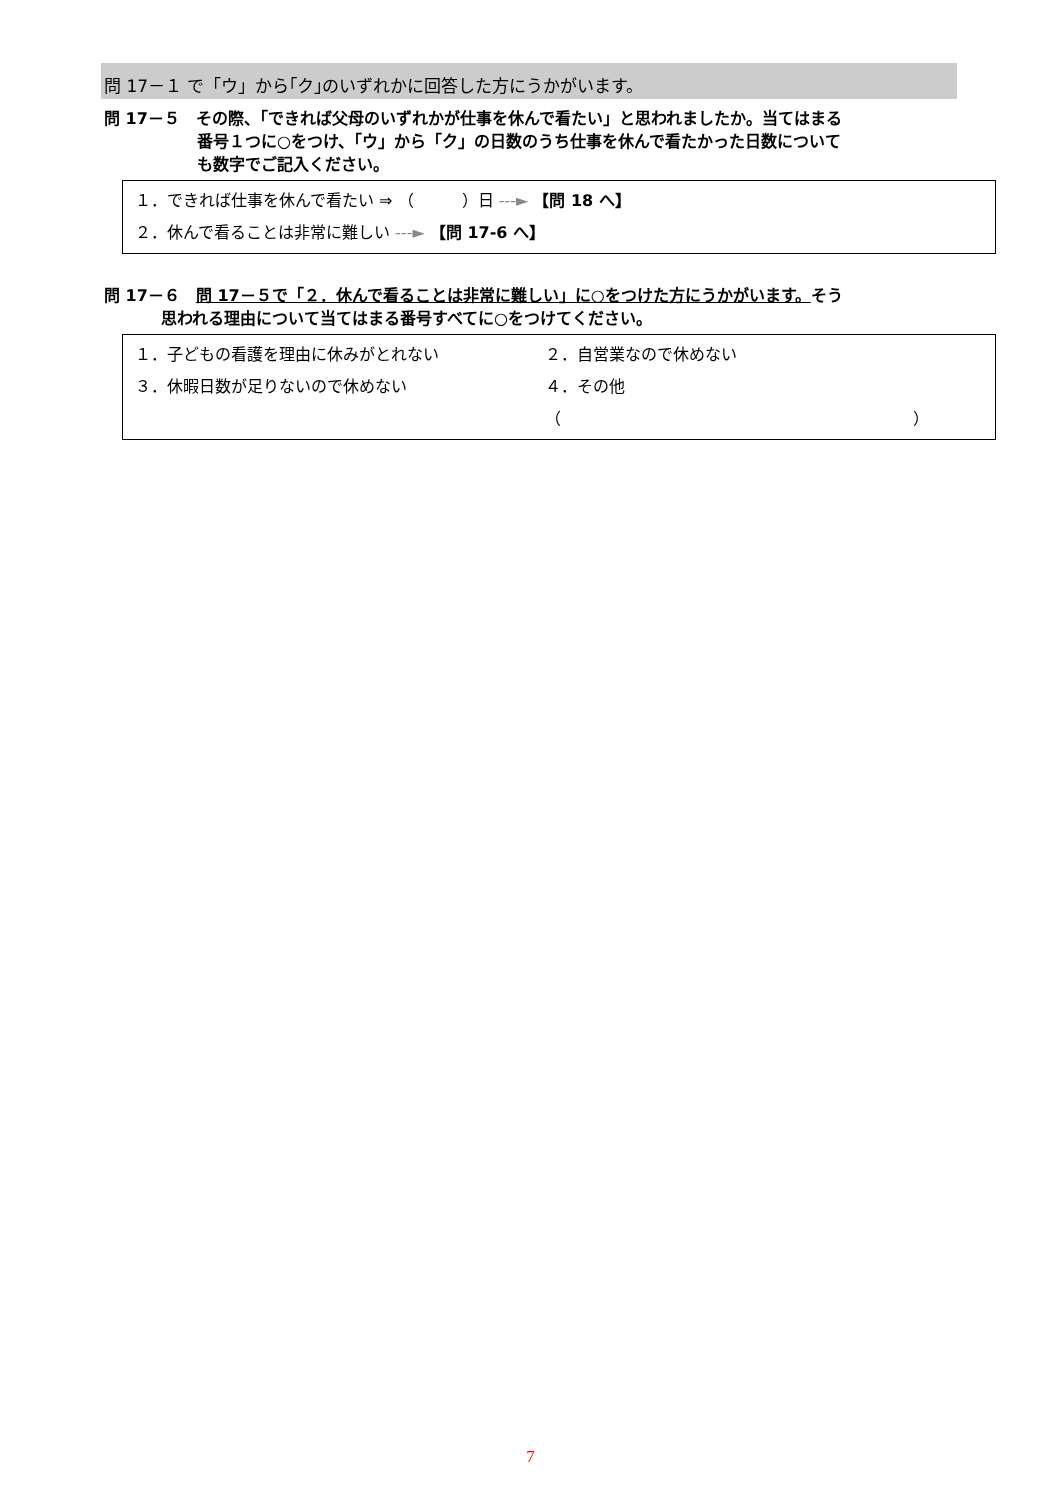問 17－１ で「ウ」から｢ク｣のいずれかに回答した方にうかがいます。
問 17－５　その際、「できれば父母のいずれかが仕事を休んで看たい」と思われましたか。当てはまる
番号１つに○をつけ、「ウ」から「ク」の日数のうち仕事を休んで看たかった日数について
も数字でご記入ください。
１．できれば仕事を休んで看たい ⇒ （　　　）日 ---► 【問 18 へ】
２．休んで看ることは非常に難しい ---► 【問 17-6 へ】
問 17－６　問 17－５で「２．休んで看ることは非常に難しい」に○をつけた方にうかがいます。そう
思われる理由について当てはまる番号すべてに○をつけてください。
１．子どもの看護を理由に休みがとれない ２．自営業なので休めない
３．休暇日数が足りないので休めない ４．その他（　　　　　　　　　　　　　　　　　　　　　　）
7